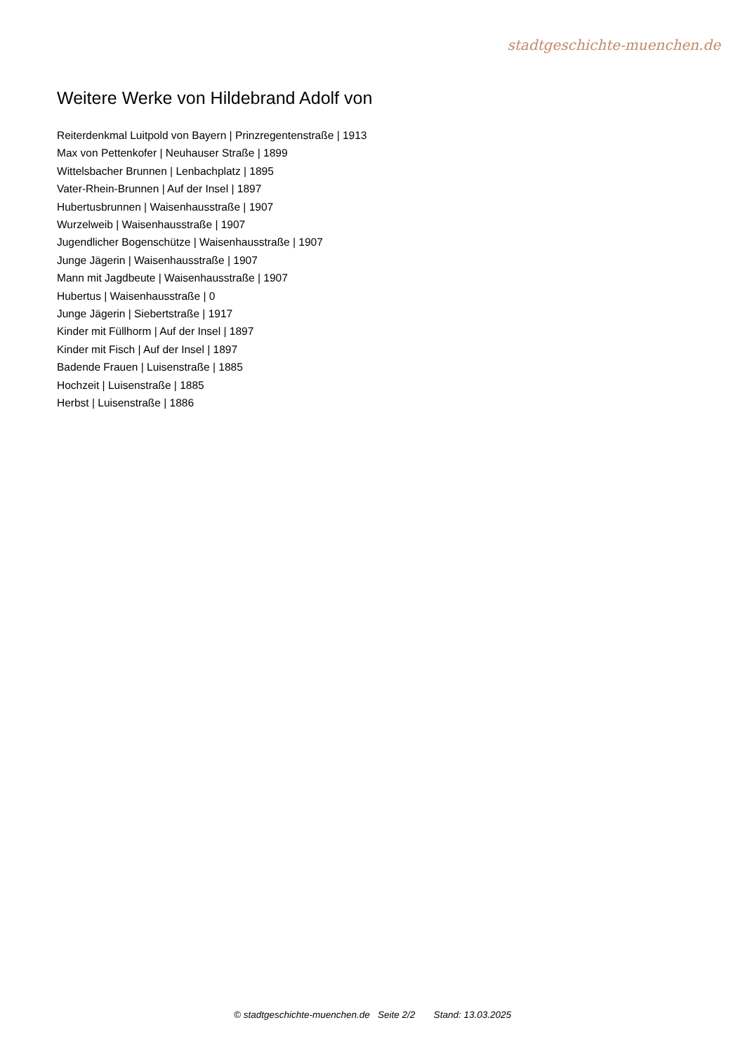stadtgeschichte-muenchen.de
Weitere Werke von Hildebrand Adolf von
Reiterdenkmal Luitpold von Bayern | Prinzregentenstraße | 1913
Max von Pettenkofer | Neuhauser Straße | 1899
Wittelsbacher Brunnen | Lenbachplatz | 1895
Vater-Rhein-Brunnen | Auf der Insel | 1897
Hubertusbrunnen | Waisenhausstraße | 1907
Wurzelweib | Waisenhausstraße | 1907
Jugendlicher Bogenschütze | Waisenhausstraße | 1907
Junge Jägerin | Waisenhausstraße | 1907
Mann mit Jagdbeute | Waisenhausstraße | 1907
Hubertus | Waisenhausstraße | 0
Junge Jägerin | Siebertstraße | 1917
Kinder mit Füllhorm | Auf der Insel | 1897
Kinder mit Fisch | Auf der Insel | 1897
Badende Frauen | Luisenstraße | 1885
Hochzeit | Luisenstraße | 1885
Herbst | Luisenstraße | 1886
© stadtgeschichte-muenchen.de Seite 2/2 Stand: 13.03.2025